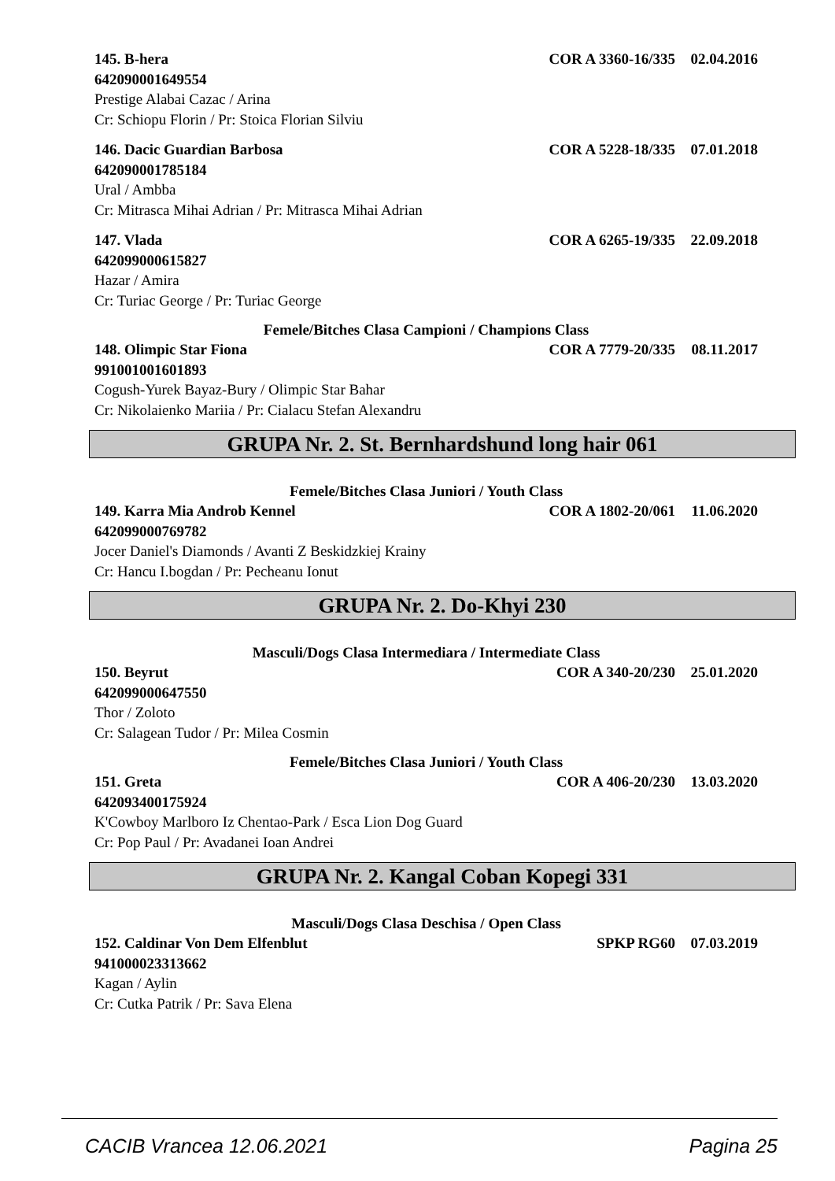145. B-hera COR A 3360-16/335 02.04.2016
642090001649554
Prestige Alabai Cazac / Arina
Cr: Schiopu Florin / Pr: Stoica Florian Silviu
146. Dacic Guardian Barbosa COR A 5228-18/335 07.01.2018
642090001785184
Ural / Ambba
Cr: Mitrasca Mihai Adrian / Pr: Mitrasca Mihai Adrian
147. Vlada COR A 6265-19/335 22.09.2018
642099000615827
Hazar / Amira
Cr: Turiac George / Pr: Turiac George
Femele/Bitches Clasa Campioni / Champions Class
148. Olimpic Star Fiona COR A 7779-20/335 08.11.2017
991001001601893
Cogush-Yurek Bayaz-Bury / Olimpic Star Bahar
Cr: Nikolaienko Mariia / Pr: Cialacu Stefan Alexandru
GRUPA Nr. 2. St. Bernhardshund long hair 061
Femele/Bitches Clasa Juniori / Youth Class
149. Karra Mia Androb Kennel COR A 1802-20/061 11.06.2020
642099000769782
Jocer Daniel's Diamonds / Avanti Z Beskidzkiej Krainy
Cr: Hancu I.bogdan / Pr: Pecheanu Ionut
GRUPA Nr. 2. Do-Khyi 230
Masculi/Dogs Clasa Intermediara / Intermediate Class
150. Beyrut COR A 340-20/230 25.01.2020
642099000647550
Thor / Zoloto
Cr: Salagean Tudor / Pr: Milea Cosmin
Femele/Bitches Clasa Juniori / Youth Class
151. Greta COR A 406-20/230 13.03.2020
642093400175924
K'Cowboy Marlboro Iz Chentao-Park / Esca Lion Dog Guard
Cr: Pop Paul / Pr: Avadanei Ioan Andrei
GRUPA Nr. 2. Kangal Coban Kopegi 331
Masculi/Dogs Clasa Deschisa / Open Class
152. Caldinar Von Dem Elfenblut SPKP RG60 07.03.2019
941000023313662
Kagan / Aylin
Cr: Cutka Patrik / Pr: Sava Elena
CACIB Vrancea 12.06.2021 Pagina 25